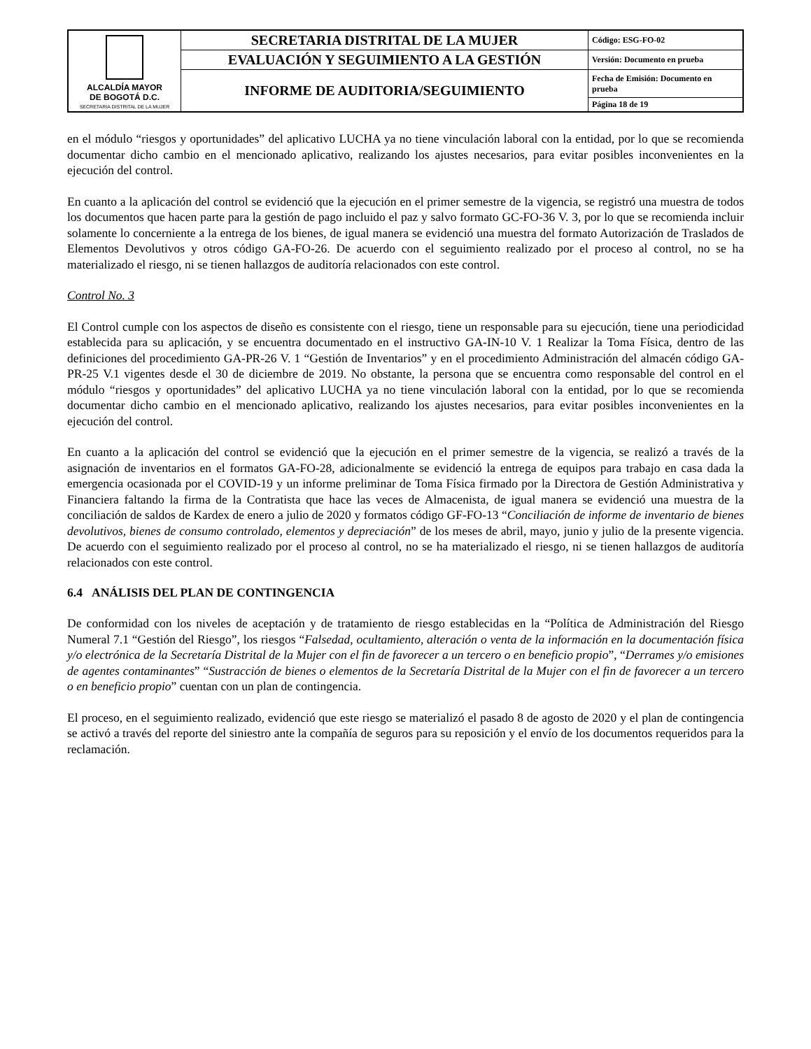| ALCALDÍA MAYOR DE BOGOTÁ D.C. SECRETARIA DISTRITAL DE LA MUJER | SECRETARIA DISTRITAL DE LA MUJER | Código: ESG-FO-02 |
| | EVALUACIÓN Y SEGUIMIENTO A LA GESTIÓN | Versión: Documento en prueba |
| | INFORME DE AUDITORIA/SEGUIMIENTO | Fecha de Emisión: Documento en prueba |
| | | Página 18 de 19 |
en el módulo “riesgos y oportunidades” del aplicativo LUCHA ya no tiene vinculación laboral con la entidad, por lo que se recomienda documentar dicho cambio en el mencionado aplicativo, realizando los ajustes necesarios, para evitar posibles inconvenientes en la ejecución del control.
En cuanto a la aplicación del control se evidenció que la ejecución en el primer semestre de la vigencia, se registró una muestra de todos los documentos que hacen parte para la gestión de pago incluido el paz y salvo formato GC-FO-36 V. 3, por lo que se recomienda incluir solamente lo concerniente a la entrega de los bienes, de igual manera se evidenció una muestra del formato Autorización de Traslados de Elementos Devolutivos y otros código GA-FO-26. De acuerdo con el seguimiento realizado por el proceso al control, no se ha materializado el riesgo, ni se tienen hallazgos de auditoría relacionados con este control.
Control No. 3
El Control cumple con los aspectos de diseño es consistente con el riesgo, tiene un responsable para su ejecución, tiene una periodicidad establecida para su aplicación, y se encuentra documentado en el instructivo GA-IN-10 V. 1 Realizar la Toma Física, dentro de las definiciones del procedimiento GA-PR-26 V. 1 “Gestión de Inventarios” y en el procedimiento Administración del almacén código GA-PR-25 V.1 vigentes desde el 30 de diciembre de 2019. No obstante, la persona que se encuentra como responsable del control en el módulo “riesgos y oportunidades” del aplicativo LUCHA ya no tiene vinculación laboral con la entidad, por lo que se recomienda documentar dicho cambio en el mencionado aplicativo, realizando los ajustes necesarios, para evitar posibles inconvenientes en la ejecución del control.
En cuanto a la aplicación del control se evidenció que la ejecución en el primer semestre de la vigencia, se realizó a través de la asignación de inventarios en el formatos GA-FO-28, adicionalmente se evidenció la entrega de equipos para trabajo en casa dada la emergencia ocasionada por el COVID-19 y un informe preliminar de Toma Física firmado por la Directora de Gestión Administrativa y Financiera faltando la firma de la Contratista que hace las veces de Almacenista, de igual manera se evidenció una muestra de la conciliación de saldos de Kardex de enero a julio de 2020 y formatos código GF-FO-13 “Conciliación de informe de inventario de bienes devolutivos, bienes de consumo controlado, elementos y depreciación” de los meses de abril, mayo, junio y julio de la presente vigencia. De acuerdo con el seguimiento realizado por el proceso al control, no se ha materializado el riesgo, ni se tienen hallazgos de auditoría relacionados con este control.
6.4 ANÁLISIS DEL PLAN DE CONTINGENCIA
De conformidad con los niveles de aceptación y de tratamiento de riesgo establecidas en la “Política de Administración del Riesgo Numeral 7.1 “Gestión del Riesgo”, los riesgos “Falsedad, ocultamiento, alteración o venta de la información en la documentación física y/o electrónica de la Secretaría Distrital de la Mujer con el fin de favorecer a un tercero o en beneficio propio”, “Derrames y/o emisiones de agentes contaminantes” “Sustracción de bienes o elementos de la Secretaría Distrital de la Mujer con el fin de favorecer a un tercero o en beneficio propio” cuentan con un plan de contingencia.
El proceso, en el seguimiento realizado, evidenció que este riesgo se materializó el pasado 8 de agosto de 2020 y el plan de contingencia se activó a través del reporte del siniestro ante la compañía de seguros para su reposición y el envío de los documentos requeridos para la reclamación.